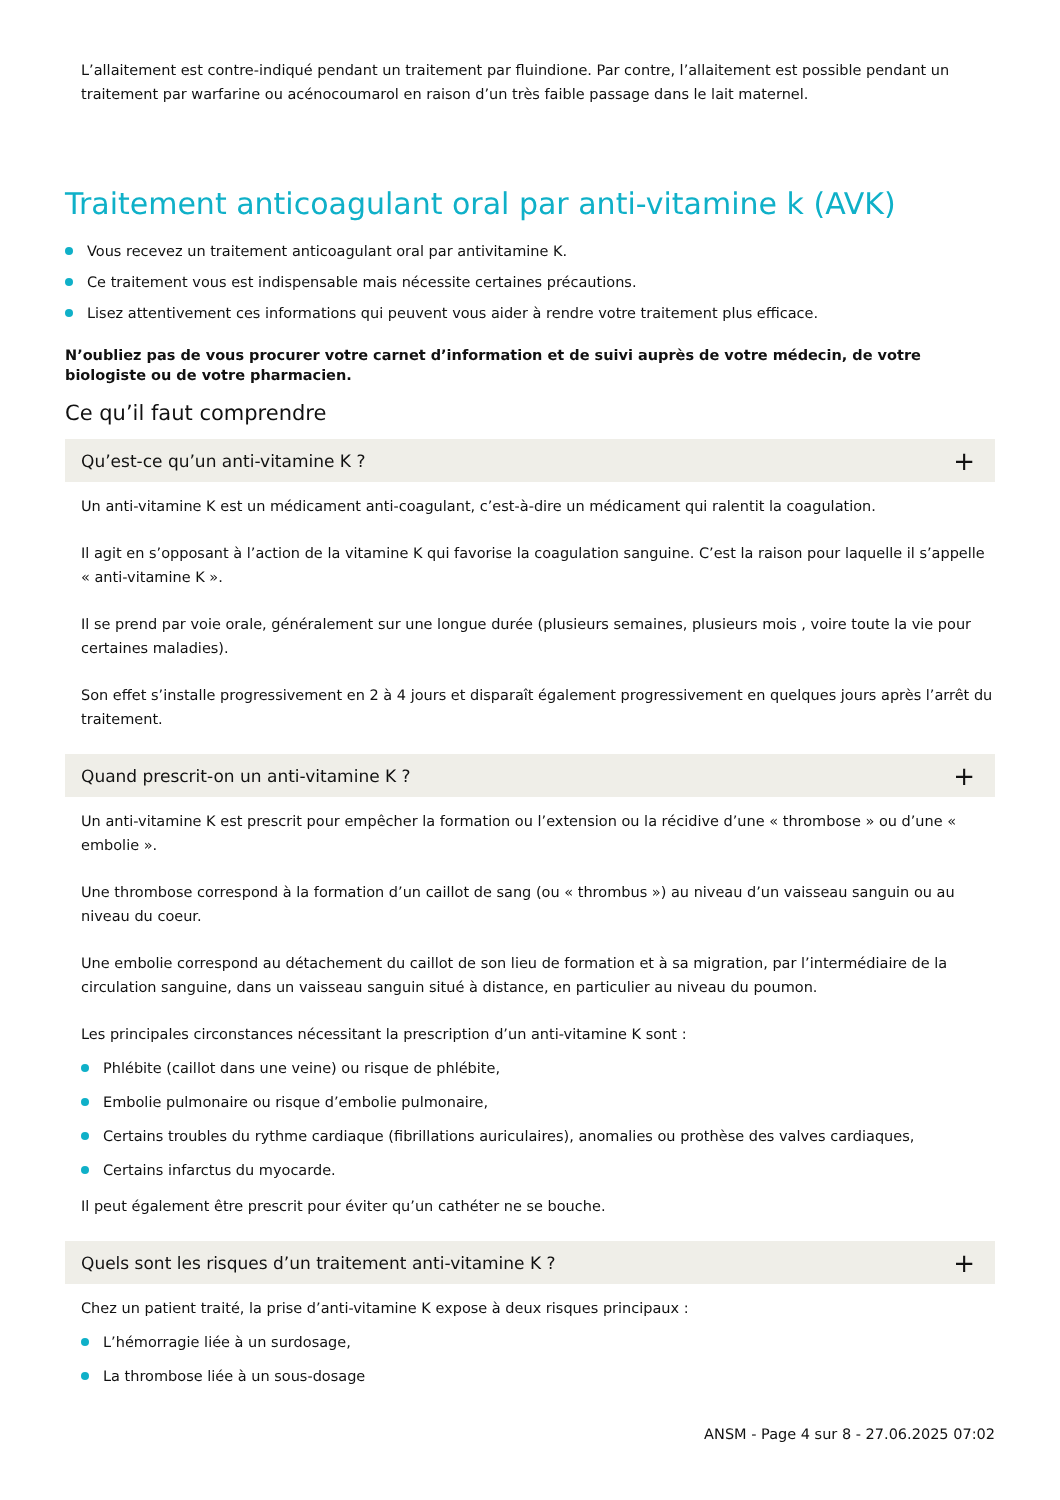L’allaitement est contre-indiqué pendant un traitement par fluindione. Par contre, l’allaitement est possible pendant un traitement par warfarine ou acénocoumarol en raison d’un très faible passage dans le lait maternel.
Traitement anticoagulant oral par anti-vitamine k (AVK)
Vous recevez un traitement anticoagulant oral par antivitamine K.
Ce traitement vous est indispensable mais nécessite certaines précautions.
Lisez attentivement ces informations qui peuvent vous aider à rendre votre traitement plus efficace.
N’oubliez pas de vous procurer votre carnet d’information et de suivi auprès de votre médecin, de votre biologiste ou de votre pharmacien.
Ce qu’il faut comprendre
Qu’est-ce qu’un anti-vitamine K ? +
Un anti-vitamine K est un médicament anti-coagulant, c’est-à-dire un médicament qui ralentit la coagulation.
Il agit en s’opposant à l’action de la vitamine K qui favorise la coagulation sanguine. C’est la raison pour laquelle il s’appelle « anti-vitamine K ».
Il se prend par voie orale, généralement sur une longue durée (plusieurs semaines, plusieurs mois , voire toute la vie pour certaines maladies).
Son effet s’installe progressivement en 2 à 4 jours et disparaît également progressivement en quelques jours après l’arrêt du traitement.
Quand prescrit-on un anti-vitamine K ? +
Un anti-vitamine K est prescrit pour empêcher la formation ou l’extension ou la récidive d’une « thrombose » ou d’une « embolie ».
Une thrombose correspond à la formation d’un caillot de sang (ou « thrombus ») au niveau d’un vaisseau sanguin ou au niveau du coeur.
Une embolie correspond au détachement du caillot de son lieu de formation et à sa migration, par l’intermédiaire de la circulation sanguine, dans un vaisseau sanguin situé à distance, en particulier au niveau du poumon.
Les principales circonstances nécessitant la prescription d’un anti-vitamine K sont :
Phlébite (caillot dans une veine) ou risque de phlébite,
Embolie pulmonaire ou risque d’embolie pulmonaire,
Certains troubles du rythme cardiaque (fibrillations auriculaires), anomalies ou prothèse des valves cardiaques,
Certains infarctus du myocarde.
Il peut également être prescrit pour éviter qu’un cathéter ne se bouche.
Quels sont les risques d’un traitement anti-vitamine K ? +
Chez un patient traité, la prise d’anti-vitamine K expose à deux risques principaux :
L’hémorragie liée à un surdosage,
La thrombose liée à un sous-dosage
ANSM - Page 4 sur 8 - 27.06.2025 07:02